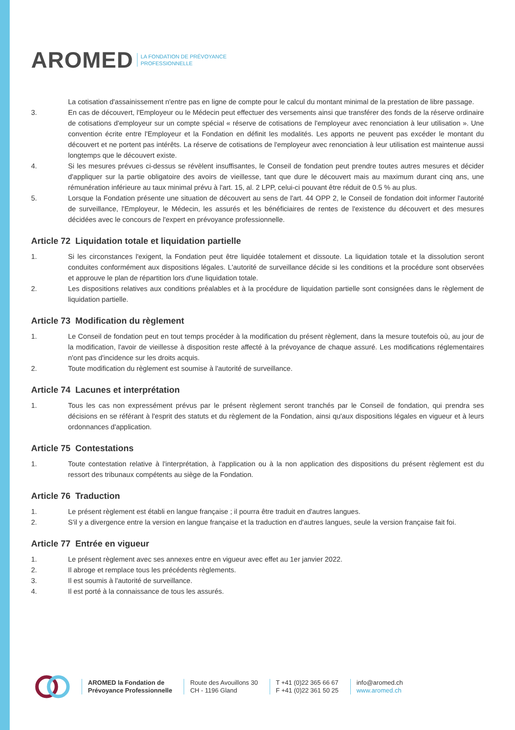AROMED LA FONDATION DE PRÉVOYANCE
PROFESSIONNELLE
La cotisation d'assainissement n'entre pas en ligne de compte pour le calcul du montant minimal de la prestation de libre passage.
3. En cas de découvert, l'Employeur ou le Médecin peut effectuer des versements ainsi que transférer des fonds de la réserve ordinaire de cotisations d'employeur sur un compte spécial « réserve de cotisations de l'employeur avec renonciation à leur utilisation ». Une convention écrite entre l'Employeur et la Fondation en définit les modalités. Les apports ne peuvent pas excéder le montant du découvert et ne portent pas intérêts. La réserve de cotisations de l'employeur avec renonciation à leur utilisation est maintenue aussi longtemps que le découvert existe.
4. Si les mesures prévues ci-dessus se révèlent insuffisantes, le Conseil de fondation peut prendre toutes autres mesures et décider d'appliquer sur la partie obligatoire des avoirs de vieillesse, tant que dure le découvert mais au maximum durant cinq ans, une rémunération inférieure au taux minimal prévu à l'art. 15, al. 2 LPP, celui-ci pouvant être réduit de 0.5 % au plus.
5. Lorsque la Fondation présente une situation de découvert au sens de l'art. 44 OPP 2, le Conseil de fondation doit informer l'autorité de surveillance, l'Employeur, le Médecin, les assurés et les bénéficiaires de rentes de l'existence du découvert et des mesures décidées avec le concours de l'expert en prévoyance professionnelle.
Article 72 Liquidation totale et liquidation partielle
1. Si les circonstances l'exigent, la Fondation peut être liquidée totalement et dissoute. La liquidation totale et la dissolution seront conduites conformément aux dispositions légales. L'autorité de surveillance décide si les conditions et la procédure sont observées et approuve le plan de répartition lors d'une liquidation totale.
2. Les dispositions relatives aux conditions préalables et à la procédure de liquidation partielle sont consignées dans le règlement de liquidation partielle.
Article 73 Modification du règlement
1. Le Conseil de fondation peut en tout temps procéder à la modification du présent règlement, dans la mesure toutefois où, au jour de la modification, l'avoir de vieillesse à disposition reste affecté à la prévoyance de chaque assuré. Les modifications réglementaires n'ont pas d'incidence sur les droits acquis.
2. Toute modification du règlement est soumise à l'autorité de surveillance.
Article 74 Lacunes et interprétation
1. Tous les cas non expressément prévus par le présent règlement seront tranchés par le Conseil de fondation, qui prendra ses décisions en se référant à l'esprit des statuts et du règlement de la Fondation, ainsi qu'aux dispositions légales en vigueur et à leurs ordonnances d'application.
Article 75 Contestations
1. Toute contestation relative à l'interprétation, à l'application ou à la non application des dispositions du présent règlement est du ressort des tribunaux compétents au siège de la Fondation.
Article 76 Traduction
1. Le présent règlement est établi en langue française ; il pourra être traduit en d'autres langues.
2. S'il y a divergence entre la version en langue française et la traduction en d'autres langues, seule la version française fait foi.
Article 77 Entrée en vigueur
1. Le présent règlement avec ses annexes entre en vigueur avec effet au 1er janvier 2022.
2. Il abroge et remplace tous les précédents règlements.
3. Il est soumis à l'autorité de surveillance.
4. Il est porté à la connaissance de tous les assurés.
AROMED la Fondation de
Prévoyance Professionnelle
Route des Avouillons 30
CH - 1196 Gland
T +41 (0)22 365 66 67
F +41 (0)22 361 50 25
info@aromed.ch
www.aromed.ch